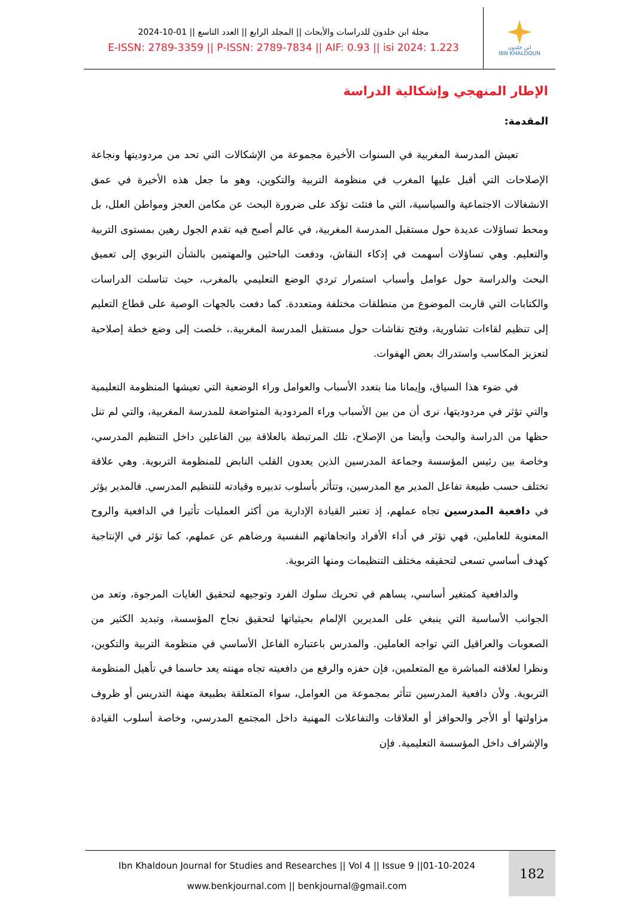مجلة ابن خلدون للدراسات والأبحاث || المجلد الرابع || العدد التاسع || 01-10-2024
E-ISSN: 2789-3359 || P-ISSN: 2789-7834 || AIF: 0.93 || isi 2024: 1.223
ابن خلدون
IBN KHALDOUN
الإطار المنهجي وإشكالية الدراسة
المقدمة:
تعيش المدرسة المغربية في السنوات الأخيرة مجموعة من الإشكالات التي تحد من مردوديتها ونجاعة الإصلاحات التي أقبل عليها المغرب في منظومة التربية والتكوين، وهو ما جعل هذه الأخيرة في عمق الانشغالات الاجتماعية والسياسية، التي ما فتئت تؤكد على ضرورة البحث عن مكامن العجز ومواطن العلل، بل ومحط تساؤلات عديدة حول مستقبل المدرسة المغربية، في عالم أصبح فيه تقدم الجول رهين بمستوى التربية والتعليم. وهي تساؤلات أسهمت في إذكاء النقاش، ودفعت الباحثين والمهتمين بالشأن التربوي إلى تعميق البحث والدراسة حول عوامل وأسباب استمرار تردي الوضع التعليمي بالمغرب، حيث تناسلت الدراسات والكتابات التي قاربت الموضوع من منطلقات مختلفة ومتعددة. كما دفعت بالجهات الوصية على قطاع التعليم إلى تنظيم لقاءات تشاورية، وفتح نقاشات حول مستقبل المدرسة المغربية.، خلصت إلى وضع خطة إصلاحية لتعزيز المكاسب واستدراك بعض الهفوات.
في ضوء هذا السياق، وإيمانا منا بتعدد الأسباب والعوامل وراء الوضعية التي تعيشها المنظومة التعليمية والتي تؤثر في مردوديتها، نرى أن من بين الأسباب وراء المردودية المتواضعة للمدرسة المغربية، والتي لم تنل حظها من الدراسة والبحث وأيضا من الإصلاح، تلك المرتبطة بالعلاقة بين الفاعلين داخل التنظيم المدرسي، وخاصة بين رئيس المؤسسة وجماعة المدرسين الذين يعدون القلب النابض للمنظومة التربوية. وهي علاقة تختلف حسب طبيعة تفاعل المدير مع المدرسين، وتتأثر بأسلوب تدبيره وقيادته للتنظيم المدرسي. فالمدير يؤثر في دافعية المدرسين تجاه عملهم، إذ تعتبر القيادة الإدارية من أكثر العمليات تأثيرا في الدافعية والروح المعنوية للعاملين، فهي تؤثر في أداء الأفراد واتجاهاتهم النفسية ورضاهم عن عملهم، كما تؤثر في الإنتاجية كهدف أساسي تسعى لتحقيقه مختلف التنظيمات ومنها التربوية.
والدافعية كمتغير أساسي، يساهم في تحريك سلوك الفرد وتوجيهه لتحقيق الغايات المرجوة، وتعد من الجوانب الأساسية التي ينبغي على المديرين الإلمام بحيثياتها لتحقيق نجاح المؤسسة، وتبديد الكثير من الصعوبات والعراقيل التي تواجه العاملين. والمدرس باعتباره الفاعل الأساسي في منظومة التربية والتكوين، ونظرا لعلاقته المباشرة مع المتعلمين، فإن حفزه والرفع من دافعيته تجاه مهنته يعد حاسما في تأهيل المنظومة التربوية. ولأن دافعية المدرسين تتأثر بمجموعة من العوامل، سواء المتعلقة بطبيعة مهنة التدريس أو ظروف مزاولتها أو الأجر والحوافز أو العلاقات والتفاعلات المهنية داخل المجتمع المدرسي، وخاصة أسلوب القيادة والإشراف داخل المؤسسة التعليمية. فإن
Ibn Khaldoun Journal for Studies and Researches || Vol 4 || Issue 9 ||01-10-2024
www.benkjournal.com || benkjournal@gmail.com
182